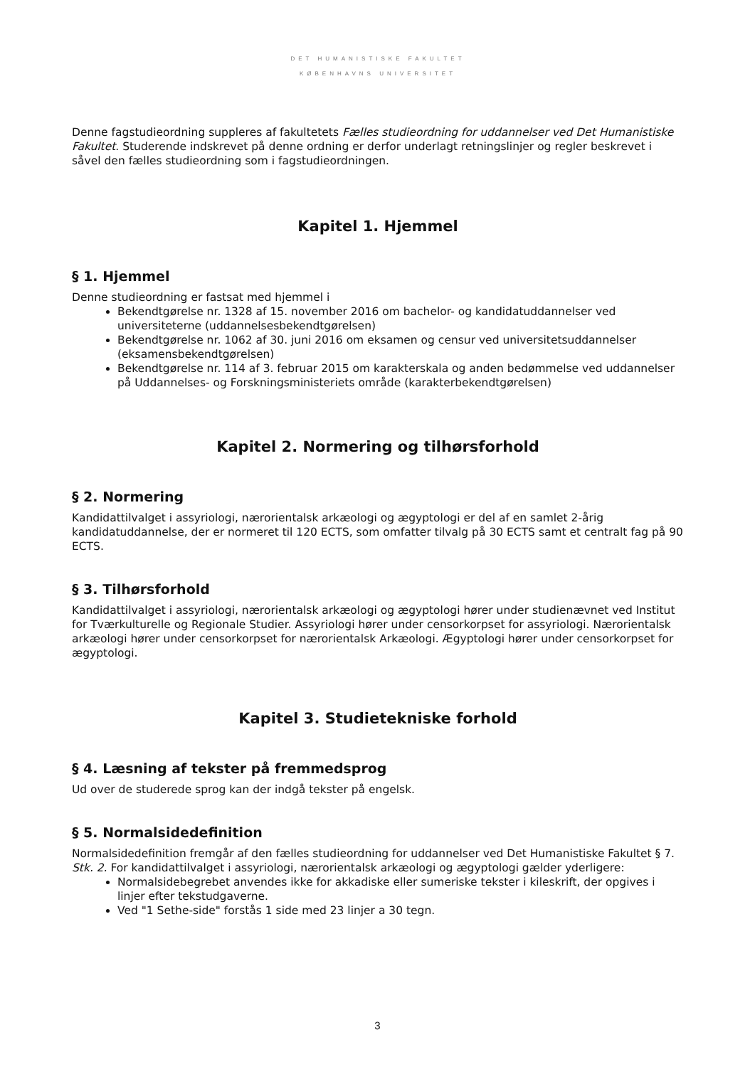DET HUMANISTISKE FAKULTET
KØBENHAVNS UNIVERSITET
Denne fagstudieordning suppleres af fakultetets Fælles studieordning for uddannelser ved Det Humanistiske Fakultet. Studerende indskrevet på denne ordning er derfor underlagt retningslinjer og regler beskrevet i såvel den fælles studieordning som i fagstudieordningen.
Kapitel 1. Hjemmel
§ 1. Hjemmel
Denne studieordning er fastsat med hjemmel i
Bekendtgørelse nr. 1328 af 15. november 2016 om bachelor- og kandidatuddannelser ved universiteterne (uddannelsesbekendtgørelsen)
Bekendtgørelse nr. 1062 af 30. juni 2016 om eksamen og censur ved universitetsuddannelser (eksamensbekendtgørelsen)
Bekendtgørelse nr. 114 af 3. februar 2015 om karakterskala og anden bedømmelse ved uddannelser på Uddannelses- og Forskningsministeriets område (karakterbekendtgørelsen)
Kapitel 2. Normering og tilhørsforhold
§ 2. Normering
Kandidattilvalget i assyriologi, nærorientalsk arkæologi og ægyptologi er del af en samlet 2-årig kandidatuddannelse, der er normeret til 120 ECTS, som omfatter tilvalg på 30 ECTS samt et centralt fag på 90 ECTS.
§ 3. Tilhørsforhold
Kandidattilvalget i assyriologi, nærorientalsk arkæologi og ægyptologi hører under studienævnet ved Institut for Tværkulturelle og Regionale Studier. Assyriologi hører under censorkorpset for assyriologi. Nærorientalsk arkæologi hører under censorkorpset for nærorientalsk Arkæologi. Ægyptologi hører under censorkorpset for ægyptologi.
Kapitel 3. Studietekniske forhold
§ 4. Læsning af tekster på fremmedsprog
Ud over de studerede sprog kan der indgå tekster på engelsk.
§ 5. Normalsidedefinition
Normalsidedefinition fremgår af den fælles studieordning for uddannelser ved Det Humanistiske Fakultet § 7.
Stk. 2. For kandidattilvalget i assyriologi, nærorientalsk arkæologi og ægyptologi gælder yderligere:
Normalsidebegrebet anvendes ikke for akkadiske eller sumeriske tekster i kileskrift, der opgives i linjer efter tekstudgaverne.
Ved "1 Sethe-side" forstås 1 side med 23 linjer a 30 tegn.
3